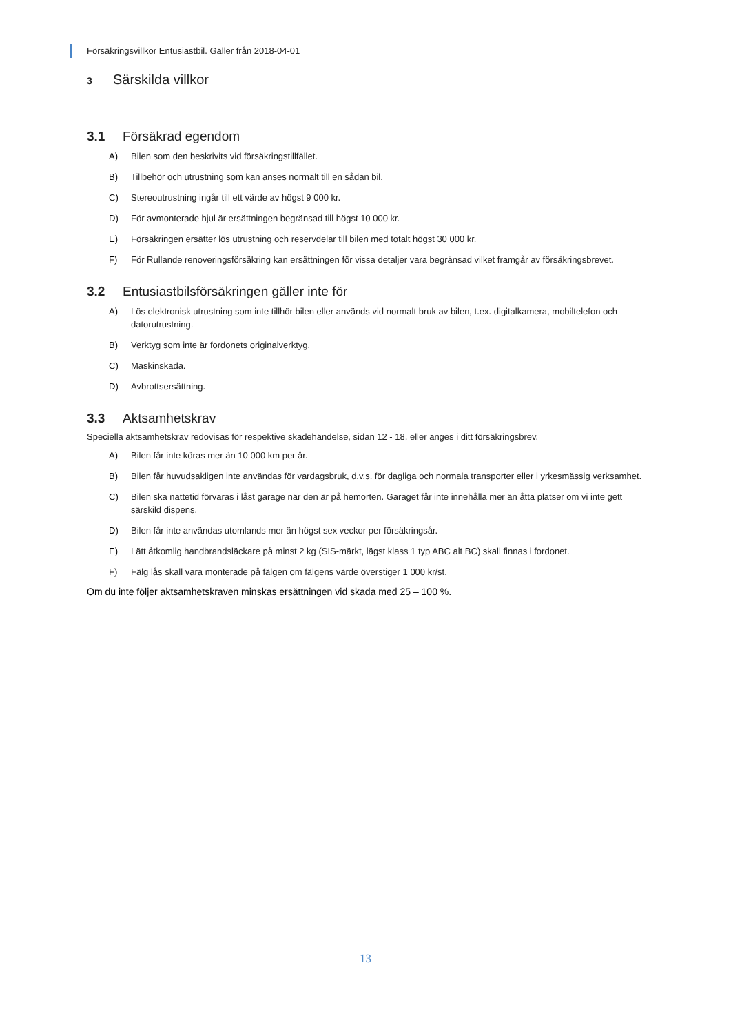Försäkringsvillkor Entusiastbil. Gäller från 2018-04-01
3 Särskilda villkor
3.1 Försäkrad egendom
A) Bilen som den beskrivits vid försäkringstillfället.
B) Tillbehör och utrustning som kan anses normalt till en sådan bil.
C) Stereoutrustning ingår till ett värde av högst 9 000 kr.
D) För avmonterade hjul är ersättningen begränsad till högst 10 000 kr.
E) Försäkringen ersätter lös utrustning och reservdelar till bilen med totalt högst 30 000 kr.
F) För Rullande renoveringsförsäkring kan ersättningen för vissa detaljer vara begränsad vilket framgår av försäkringsbrevet.
3.2 Entusiastbilsförsäkringen gäller inte för
A) Lös elektronisk utrustning som inte tillhör bilen eller används vid normalt bruk av bilen, t.ex. digitalkamera, mobiltelefon och datorutrustning.
B) Verktyg som inte är fordonets originalverktyg.
C) Maskinskada.
D) Avbrottsersättning.
3.3 Aktsamhetskrav
Speciella aktsamhetskrav redovisas för respektive skadehändelse, sidan 12 - 18, eller anges i ditt försäkringsbrev.
A) Bilen får inte köras mer än 10 000 km per år.
B) Bilen får huvudsakligen inte användas för vardagsbruk, d.v.s. för dagliga och normala transporter eller i yrkesmässig verksamhet.
C) Bilen ska nattetid förvaras i låst garage när den är på hemorten. Garaget får inte innehålla mer än åtta platser om vi inte gett särskild dispens.
D) Bilen får inte användas utomlands mer än högst sex veckor per försäkringsår.
E) Lätt åtkomlig handbrandsläckare på minst 2 kg (SIS-märkt, lägst klass 1 typ ABC alt BC) skall finnas i fordonet.
F) Fälg lås skall vara monterade på fälgen om fälgens värde överstiger 1 000 kr/st.
Om du inte följer aktsamhetskraven minskas ersättningen vid skada med 25 – 100 %.
13